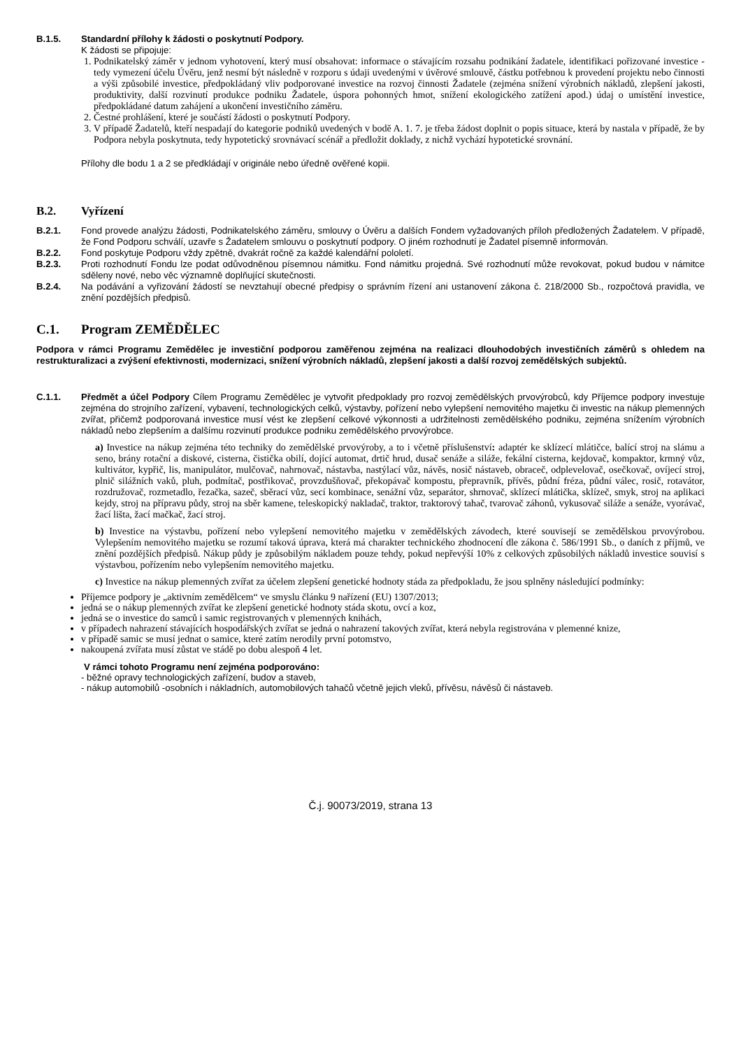B.1.5.
Standardní přílohy k žádosti o poskytnutí Podpory.
K žádosti se připojuje:
1. Podnikatelský záměr v jednom vyhotovení, který musí obsahovat: informace o stávajícím rozsahu podnikání žadatele, identifikaci pořizované investice - tedy vymezení účelu Úvěru, jenž nesmí být následně v rozporu s údaji uvedenými v úvěrové smlouvě, částku potřebnou k provedení projektu nebo činnosti a výši způsobilé investice, předpokládaný vliv podporované investice na rozvoj činnosti Žadatele (zejména snížení výrobních nákladů, zlepšení jakosti, produktivity, další rozvinutí produkce podniku Žadatele, úspora pohonných hmot, snížení ekologického zatížení apod.) údaj o umístění investice, předpokládané datum zahájení a ukončení investičního záměru.
2. Čestné prohlášení, které je součástí žádosti o poskytnutí Podpory.
3. V případě Žadatelů, kteří nespadají do kategorie podniků uvedených v bodě A. 1. 7. je třeba žádost doplnit o popis situace, která by nastala v případě, že by Podpora nebyla poskytnuta, tedy hypotetický srovnávací scénář a předložit doklady, z nichž vychází hypotetické srovnání.
Přílohy dle bodu 1 a 2 se předkládají v originále nebo úředně ověřené kopii.
B.2. Vyřízení
B.2.1.
Fond provede analýzu žádosti, Podnikatelského záměru, smlouvy o Úvěru a dalších Fondem vyžadovaných příloh předložených Žadatelem. V případě, že Fond Podporu schválí, uzavře s Žadatelem smlouvu o poskytnutí podpory. O jiném rozhodnutí je Žadatel písemně informován.
B.2.2.
Fond poskytuje Podporu vždy zpětně, dvakrát ročně za každé kalendářní pololetí.
B.2.3.
Proti rozhodnutí Fondu lze podat odůvodněnou písemnou námitku. Fond námitku projedná. Své rozhodnutí může revokovat, pokud budou v námitce sděleny nové, nebo věc významně doplňující skutečnosti.
B.2.4.
Na podávání a vyřizování žádostí se nevztahují obecné předpisy o správním řízení ani ustanovení zákona č. 218/2000 Sb., rozpočtová pravidla, ve znění pozdějších předpisů.
C.1. Program ZEMĚDĚLEC
Podpora v rámci Programu Zemědělec je investiční podporou zaměřenou zejména na realizaci dlouhodobých investičních záměrů s ohledem na restrukturalizaci a zvýšení efektivnosti, modernizaci, snížení výrobních nákladů, zlepšení jakosti a další rozvoj zemědělských subjektů.
C.1.1.
Předmět a účel Podpory Cílem Programu Zemědělec je vytvořit předpoklady pro rozvoj zemědělských prvovýrobců, kdy Příjemce podpory investuje zejména do strojního zařízení, vybavení, technologických celků, výstavby, pořízení nebo vylepšení nemovitého majetku či investic na nákup plemenných zvířat, přičemž podporovaná investice musí vést ke zlepšení celkové výkonnosti a udržitelnosti zemědělského podniku, zejména snížením výrobních nákladů nebo zlepšením a dalšímu rozvinutí produkce podniku zemědělského prvovýrobce.
a) Investice na nákup zejména této techniky do zemědělské prvovýroby, a to i včetně příslušenství: adaptér ke sklízecí mlátičce, balící stroj na slámu a seno, brány rotační a diskové, cisterna, čistička obilí, dojící automat, drtič hrud, dusač senáže a siláže, fekální cisterna, kejdovač, kompaktor, krmný vůz, kultivátor, kypřič, lis, manipulátor, mulčovač, nahrnovač, nástavba, nastýlací vůz, návěs, nosič nástaveb, obraceč, odplevelovač, osečkovač, ovíjecí stroj, plnič silážních vaků, pluh, podmítač, postřikovač, provzdušňovač, překopávač kompostu, přepravník, přívěs, půdní fréza, půdní válec, rosič, rotavátor, rozdružovač, rozmetadlo, řezačka, sazeč, sběrací vůz, secí kombinace, senážní vůz, separátor, shrnovač, sklízecí mlátička, sklízeč, smyk, stroj na aplikaci kejdy, stroj na přípravu půdy, stroj na sběr kamene, teleskopický nakladač, traktor, traktorový tahač, tvarovač záhonů, vykusovač siláže a senáže, vyorávač, žací lišta, žací mačkač, žací stroj.
b) Investice na výstavbu, pořízení nebo vylepšení nemovitého majetku v zemědělských závodech, které souvisejí se zemědělskou prvovýrobou. Vylepšením nemovitého majetku se rozumí taková úprava, která má charakter technického zhodnocení dle zákona č. 586/1991 Sb., o daních z příjmů, ve znění pozdějších předpisů. Nákup půdy je způsobilým nákladem pouze tehdy, pokud nepřevýší 10% z celkových způsobilých nákladů investice souvisí s výstavbou, pořízením nebo vylepšením nemovitého majetku.
c) Investice na nákup plemenných zvířat za účelem zlepšení genetické hodnoty stáda za předpokladu, že jsou splněny následující podmínky:
Příjemce podpory je „aktivním zemědělcem“ ve smyslu článku 9 nařízení (EU) 1307/2013;
jedná se o nákup plemenných zvířat ke zlepšení genetické hodnoty stáda skotu, ovcí a koz,
jedná se o investice do samců i samic registrovaných v plemenných knihách,
v případech nahrazení stávajících hospodářských zvířat se jedná o nahrazení takových zvířat, která nebyla registrována v plemenné knize,
v případě samic se musí jednat o samice, které zatím nerodily první potomstvo,
nakoupená zvířata musí zůstat ve stádě po dobu alespoň 4 let.
V rámci tohoto Programu není zejména podporováno:
- běžné opravy technologických zařízení, budov a staveb,
- nákup automobilů -osobních i nákladních, automobilových tahačů včetně jejich vleků, přívěsu, návěsů či nástaveb.
Č.j. 90073/2019, strana 13